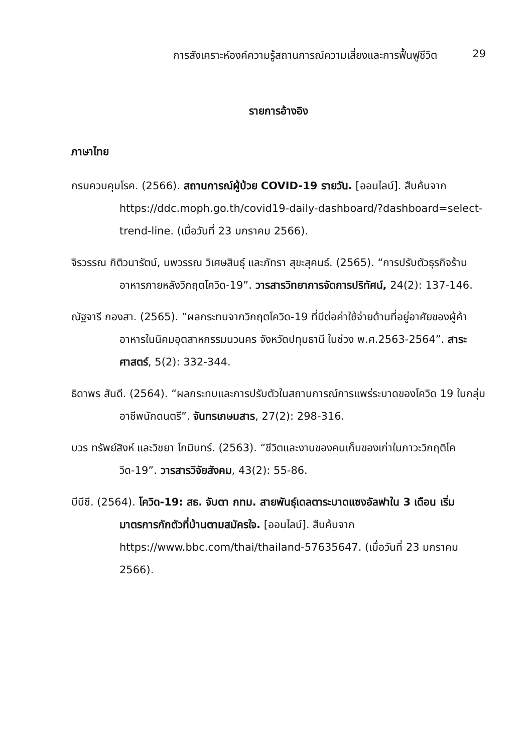การสังเคราะห์องค์ความรู้สถานการณ์ความเสี่ยงและการฟื้นฟูชีวิต 29
รายการอ้างอิง
ภาษาไทย
กรมควบคุมโรค. (2566). สถานการณ์ผู้ป่วย COVID-19 รายวัน. [ออนไลน์]. สืบค้นจาก https://ddc.moph.go.th/covid19-daily-dashboard/?dashboard=select-trend-line. (เมื่อวันที่ 23 มกราคม 2566).
จิรวรรณ กิติวนารัตน์, นพวรรณ วิเศษสินธุ์ และภัทรา สุขะสุคนธ์. (2565). “การปรับตัวธุรกิจร้านอาหารภายหลังวิกฤตโควิด-19”. วารสารวิทยาการจัดการปริทัศน์, 24(2): 137-146.
ณัฐจารี กองสา. (2565). “ผลกระทบจากวิกฤตโควิด-19 ที่มีต่อค่าใช้จ่ายด้านที่อยู่อาศัยของผู้ค้าอาหารในนิคมอุตสาหกรรมนวนคร จังหวัดปทุมธานี ในช่วง พ.ศ.2563-2564”. สาระศาสตร์, 5(2): 332-344.
ธิดาพร สันดี. (2564). “ผลกระทบและการปรับตัวในสถานการณ์การแพร่ระบาดของโควิด 19 ในกลุ่มอาชีพนักดนตรี”. จันทรเกษมสาร, 27(2): 298-316.
บวร ทรัพย์สิงห์ และวิชยา โกมินทร์. (2563). “ชีวิตและงานของคนเก็บของเก่าในภาวะวิกฤติโควิด-19”. วารสารวิจัยสังคม, 43(2): 55-86.
บีบีซี. (2564). โควิด-19: สธ. จับตา กทม. สายพันธุ์เดลตาระบาดแซงอัลฟาใน 3 เดือน เริ่มมาตรการกักตัวที่บ้านตามสมัครใจ. [ออนไลน์]. สืบค้นจาก https://www.bbc.com/thai/thailand-57635647. (เมื่อวันที่ 23 มกราคม 2566).